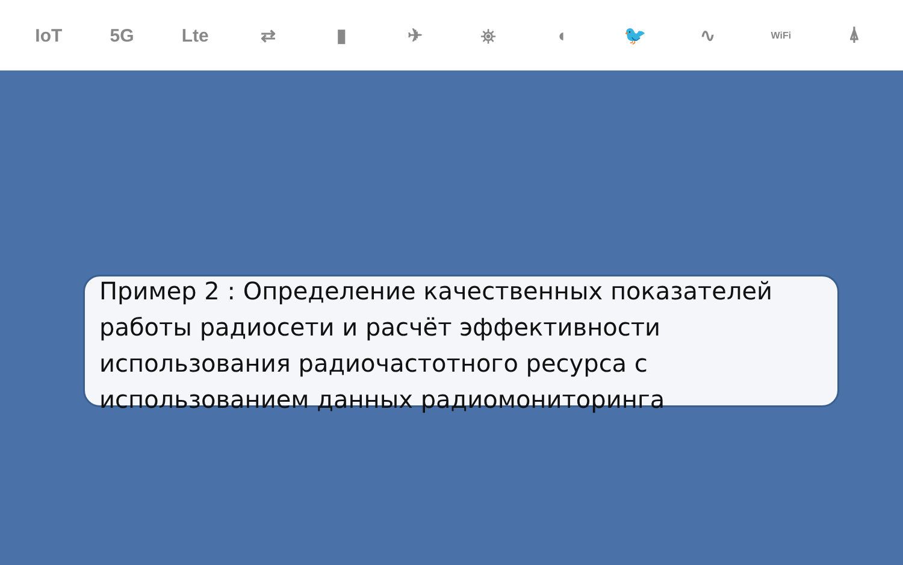IoT 5G Lte ⇄ ▮ ✈ ⛯ ◖ 🐦 ∿ WiFi ⍋
Пример 2 : Определение качественных показателей работы радиосети и расчёт эффективности использования радиочастотного ресурса с использованием данных радиомониторинга